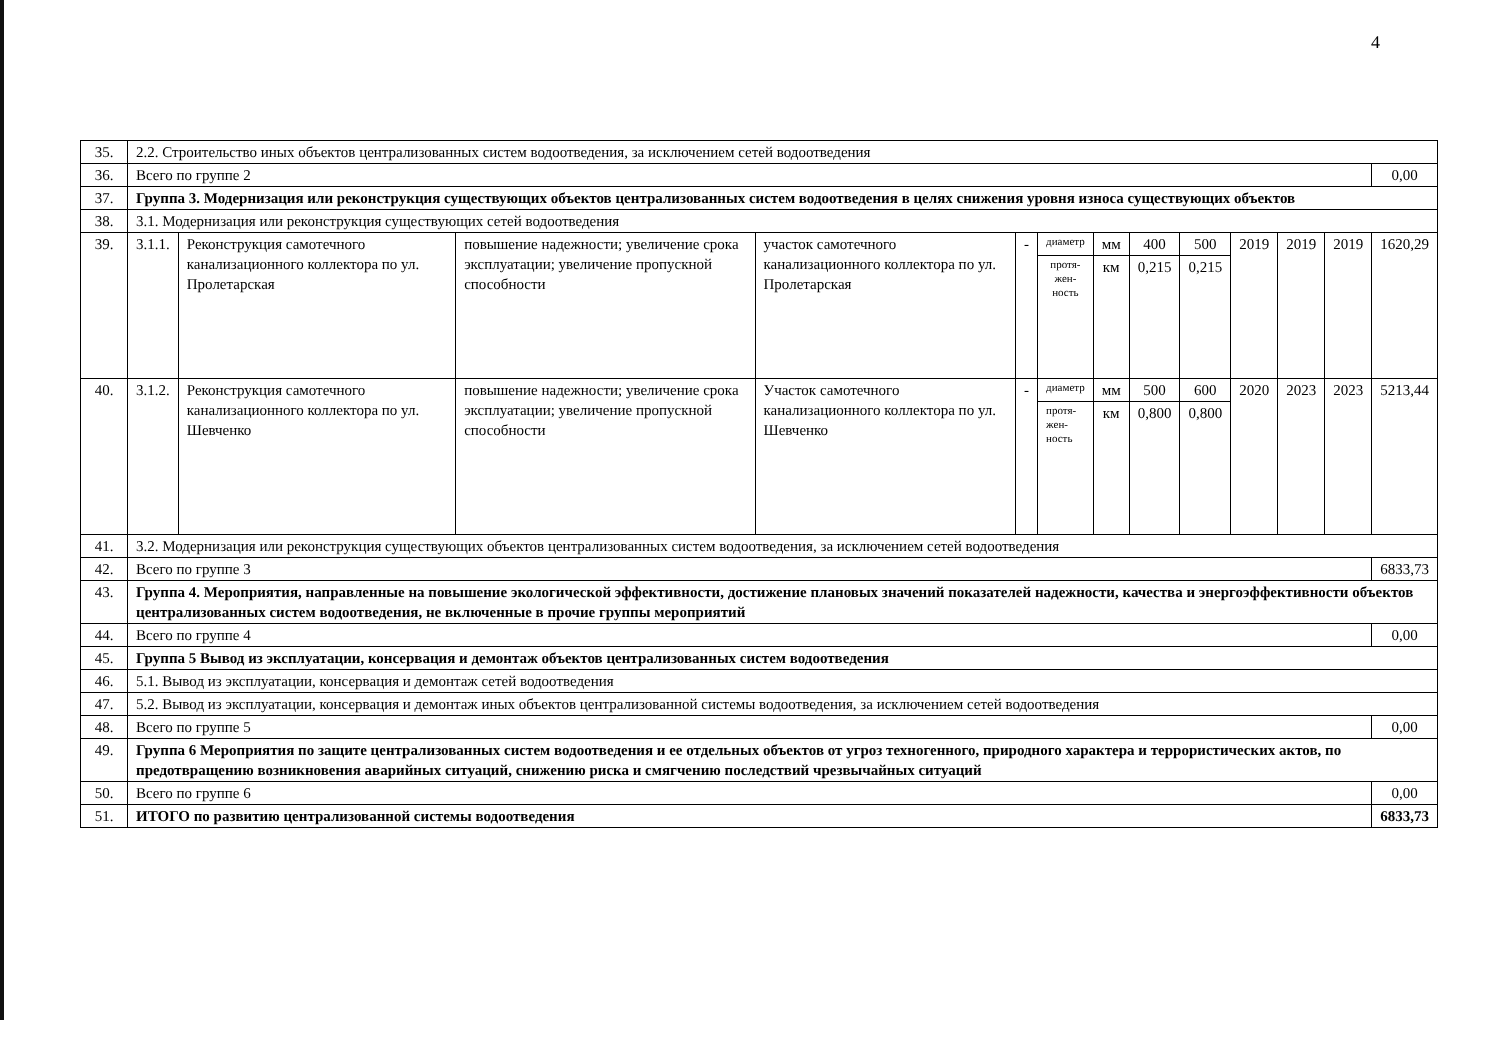4
| 35. | 2.2. Строительство иных объектов централизованных систем водоотведения, за исключением сетей водоотведения | | | | | | | | | | | | |
| 36. | Всего по группе 2 | | | | | | | | | | | | 0,00 |
| 37. | Группа 3. Модернизация или реконструкция существующих объектов централизованных систем водоотведения в целях снижения уровня износа существующих объектов | | | | | | | | | | | | |
| 38. | 3.1. Модернизация или реконструкция существующих сетей водоотведения | | | | | | | | | | | | |
| 39. | 3.1.1. | Реконструкция самотечного канализационного коллектора по ул. Пролетарская | повышение надежности; увеличение срока эксплуатации; увеличение пропускной способности | участок самотечного канализационного коллектора по ул. Пролетарская | - | диаметр | мм | 400 | 500 | 2019 | 2019 | 2019 | 1620,29 |
| | | | | | | протя- жен- ность | км | 0,215 | 0,215 | | | | |
| 40. | 3.1.2. | Реконструкция самотечного канализационного коллектора по ул. Шевченко | повышение надежности; увеличение срока эксплуатации; увеличение пропускной способности | Участок самотечного канализационного коллектора по ул. Шевченко | - | диаметр | мм | 500 | 600 | 2020 | 2023 | 2023 | 5213,44 |
| | | | | | | протя- жен- ность | км | 0,800 | 0,800 | | | | |
| 41. | 3.2. Модернизация или реконструкция существующих объектов централизованных систем водоотведения, за исключением сетей водоотведения | | | | | | | | | | | | |
| 42. | Всего по группе 3 | | | | | | | | | | | | 6833,73 |
| 43. | Группа 4. Мероприятия, направленные на повышение экологической эффективности, достижение плановых значений показателей надежности, качества и энергоэффективности объектов централизованных систем водоотведения, не включенные в прочие группы мероприятий | | | | | | | | | | | | |
| 44. | Всего по группе 4 | | | | | | | | | | | | 0,00 |
| 45. | Группа 5 Вывод из эксплуатации, консервация и демонтаж объектов централизованных систем водоотведения | | | | | | | | | | | | |
| 46. | 5.1. Вывод из эксплуатации, консервация и демонтаж сетей водоотведения | | | | | | | | | | | | |
| 47. | 5.2. Вывод из эксплуатации, консервация и демонтаж иных объектов централизованной системы водоотведения, за исключением сетей водоотведения | | | | | | | | | | | | |
| 48. | Всего по группе 5 | | | | | | | | | | | | 0,00 |
| 49. | Группа 6 Мероприятия по защите централизованных систем водоотведения и ее отдельных объектов от угроз техногенного, природного характера и террористических актов, по предотвращению возникновения аварийных ситуаций, снижению риска и смягчению последствий чрезвычайных ситуаций | | | | | | | | | | | | |
| 50. | Всего по группе 6 | | | | | | | | | | | | 0,00 |
| 51. | ИТОГО по развитию централизованной системы водоотведения | | | | | | | | | | | | 6833,73 |